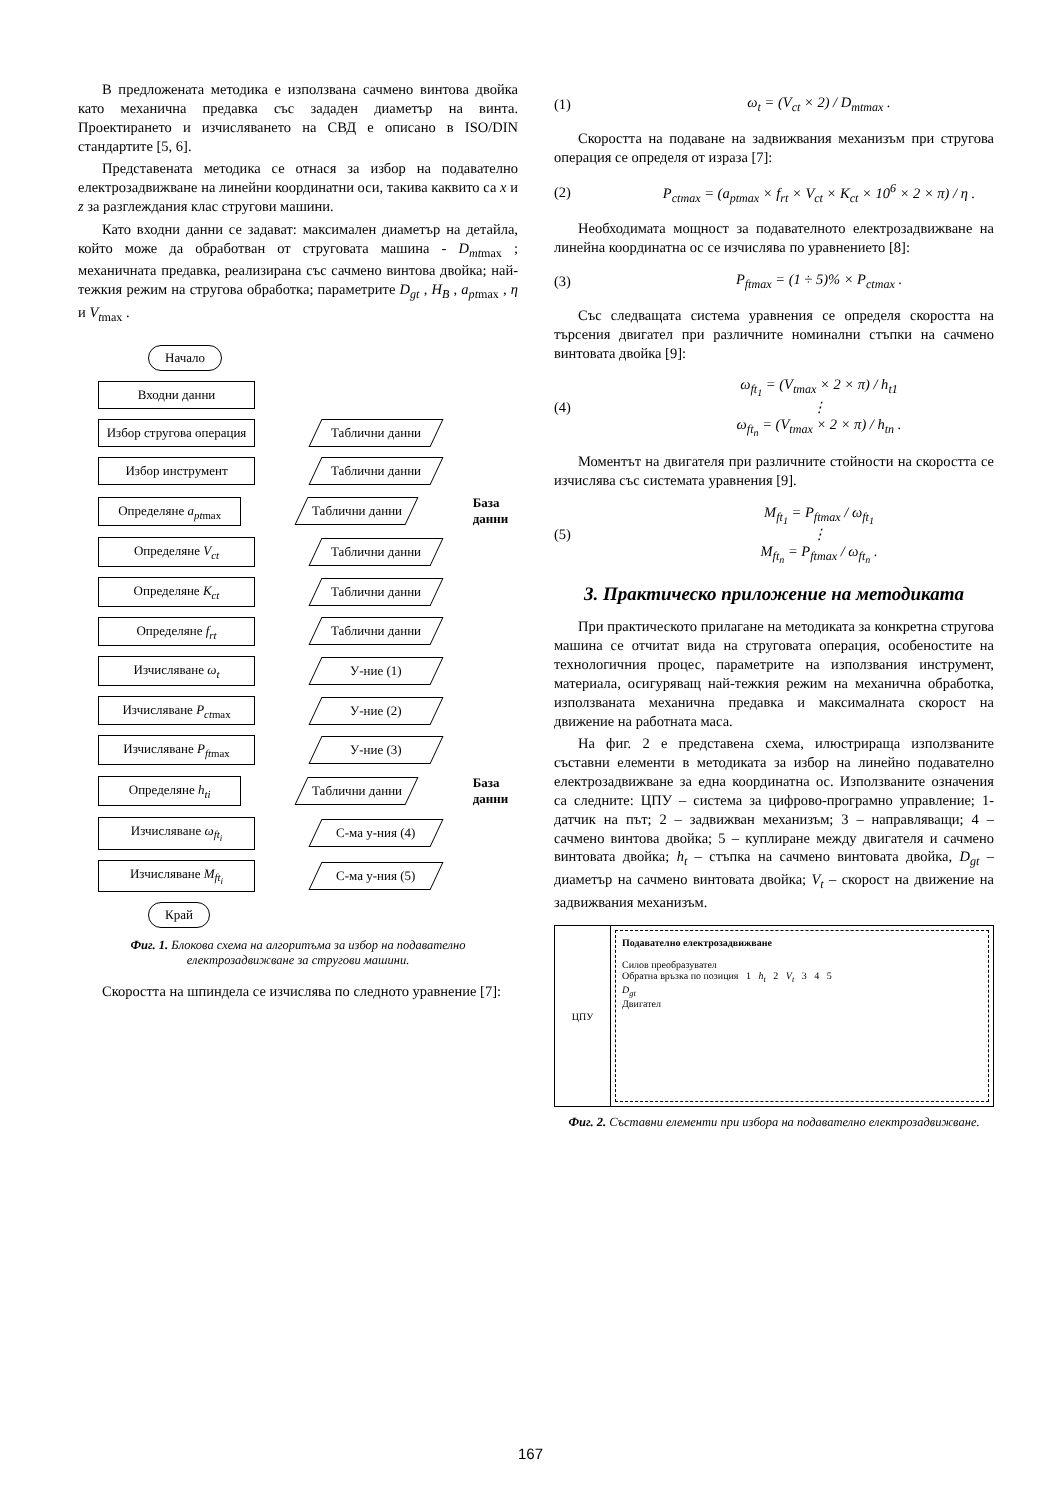В предложената методика е използвана сачмено винтова двойка като механична предавка със зададен диаметър на винта. Проектирането и изчисляването на СВД е описано в ISO/DIN стандартите [5, 6].
Представената методика се отнася за избор на подавателно електрозадвижване на линейни координатни оси, такива каквито са x и z за разглеждания клас стругови машини.
Като входни данни се задават: максимален диаметър на детайла, който може да обработван от струговата машина - D<sub>mt</sub><sub>max</sub> ; механичната предавка, реализирана със сачмено винтова двойка; най-тежкия режим на стругова обработка; параметрите D<sub>gt</sub> , H<sub>B</sub> , a<sub>pt</sub><sub>max</sub> , η и V<sub>t</sub><sub>max</sub> .
Начало
Входни данни
Избор стругова операция
Таблични данни
Избор инструмент Таблични данни
Определяне a<sub>pt</sub><sub>max</sub> Таблични данни
База данни
Определяне V<sub>ct</sub> Таблични данни
Определяне K<sub>ct</sub> Таблични данни
Определяне f<sub>rt</sub> Таблични данни
Изчисляване ω<sub>t</sub> У-ние (1)
Изчисляване P<sub>ct</sub><sub>max</sub> У-ние (2)
Изчисляване P<sub>ft</sub><sub>max</sub> У-ние (3)
Определяне h<sub>ti</sub> Таблични данни
База данни
Изчисляване ω<sub>ft<sub>i</sub></sub> С-ма у-ния (4)
Изчисляване M<sub>ft<sub>i</sub></sub> С-ма у-ния (5)
Край
Фиг. 1. Блокова схема на алгоритъма за избор на подавателно електрозадвижване за стругови машини.
Скоростта на шпиндела се изчислява по следното уравнение [7]:
(1) ω<sub>t</sub> = (V<sub>ct</sub> × 2) / D<sub>mt</sub><sub>max</sub> .
Скоростта на подаване на задвижвания механизъм при стругова операция се определя от израза [7]:
(2) P<sub>ct</sub><sub>max</sub> = (a<sub>pt</sub><sub>max</sub> × f<sub>rt</sub> × V<sub>ct</sub> × K<sub>ct</sub> × 10<sup>6</sup> × 2 × π) / η .
Необходимата мощност за подавателното електрозадвижване на линейна координатна ос се изчислява по уравнението [8]:
(3) P<sub>ft</sub><sub>max</sub> = (1 ÷ 5)% × P<sub>ct</sub><sub>max</sub> .
Със следващата система уравнения се определя скоростта на търсения двигател при различните номинални стъпки на сачмено винтовата двойка [9]:
(4) ω<sub>ft<sub>1</sub></sub> = (V<sub>t</sub><sub>max</sub> × 2 × π) / h<sub>t1</sub>
⋮
ω<sub>ft<sub>n</sub></sub> = (V<sub>t</sub><sub>max</sub> × 2 × π) / h<sub>tn</sub> .
Моментът на двигателя при различните стойности на скоростта се изчислява със системата уравнения [9].
(5) M<sub>ft<sub>1</sub></sub> = P<sub>ft</sub><sub>max</sub> / ω<sub>ft<sub>1</sub></sub>
⋮
M<sub>ft<sub>n</sub></sub> = P<sub>ft</sub><sub>max</sub> / ω<sub>ft<sub>n</sub></sub> .
3. Практическо приложение на методиката
При практическото прилагане на методиката за конкретна стругова машина се отчитат вида на струговата операция, особеностите на технологичния процес, параметрите на използвания инструмент, материала, осигуряващ най-тежкия режим на механична обработка, използваната механична предавка и максималната скорост на движение на работната маса.
На фиг. 2 е представена схема, илюстрираща използваните съставни елементи в методиката за избор на линейно подавателно електрозадвижване за една координатна ос. Използваните означения са следните: ЦПУ – система за цифрово-програмно управление; 1- датчик на път; 2 – задвижван механизъм; 3 – направляващи; 4 – сачмено винтова двойка; 5 – куплиране между двигателя и сачмено винтовата двойка; h<sub>t</sub> – стъпка на сачмено винтовата двойка, D<sub>gt</sub> – диаметър на сачмено винтовата двойка; V<sub>t</sub> – скорост на движение на задвижвания механизъм.
ЦПУ
Подавателно електрозадвижване
Силов преобразувател
Обратна връзка по позиция 1 h<sub>t</sub> 2 V<sub>t</sub> 3 4 5
D<sub>gt</sub>
Двигател
Фиг. 2. Съставни елементи при избора на подавателно електрозадвижване.
167